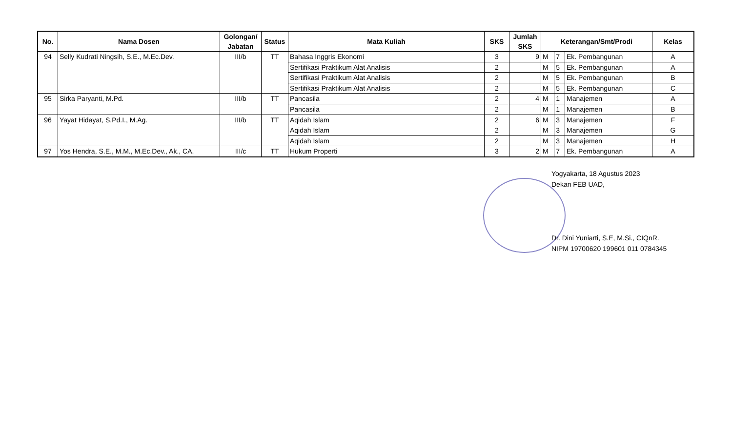| No. | Nama Dosen | Golongan/ Jabatan | Status | Mata Kuliah | SKS | Jumlah SKS | Keterangan/Smt/Prodi | | | Kelas |
| --- | --- | --- | --- | --- | --- | --- | --- | --- | --- | --- |
| 94 | Selly Kudrati Ningsih, S.E., M.Ec.Dev. | III/b | TT | Bahasa Inggris Ekonomi | 3 | 9 | M | 7 | Ek. Pembangunan | A |
| | | | | Sertifikasi Praktikum Alat Analisis | 2 | | M | 5 | Ek. Pembangunan | A |
| | | | | Sertifikasi Praktikum Alat Analisis | 2 | | M | 5 | Ek. Pembangunan | B |
| | | | | Sertifikasi Praktikum Alat Analisis | 2 | | M | 5 | Ek. Pembangunan | C |
| 95 | Sirka Paryanti, M.Pd. | III/b | TT | Pancasila | 2 | 4 | M | 1 | Manajemen | A |
| | | | | Pancasila | 2 | | M | 1 | Manajemen | B |
| 96 | Yayat Hidayat, S.Pd.I., M.Ag. | III/b | TT | Aqidah Islam | 2 | 6 | M | 3 | Manajemen | F |
| | | | | Aqidah Islam | 2 | | M | 3 | Manajemen | G |
| | | | | Aqidah Islam | 2 | | M | 3 | Manajemen | H |
| 97 | Yos Hendra, S.E., M.M., M.Ec.Dev., Ak., CA. | III/c | TT | Hukum Properti | 3 | 2 | M | 7 | Ek. Pembangunan | A |
Yogyakarta, 18 Agustus 2023
Dekan FEB UAD,
Dr. Dini Yuniarti, S.E, M.Si., CIQnR.
NIPM 19700620 199601 011 0784345